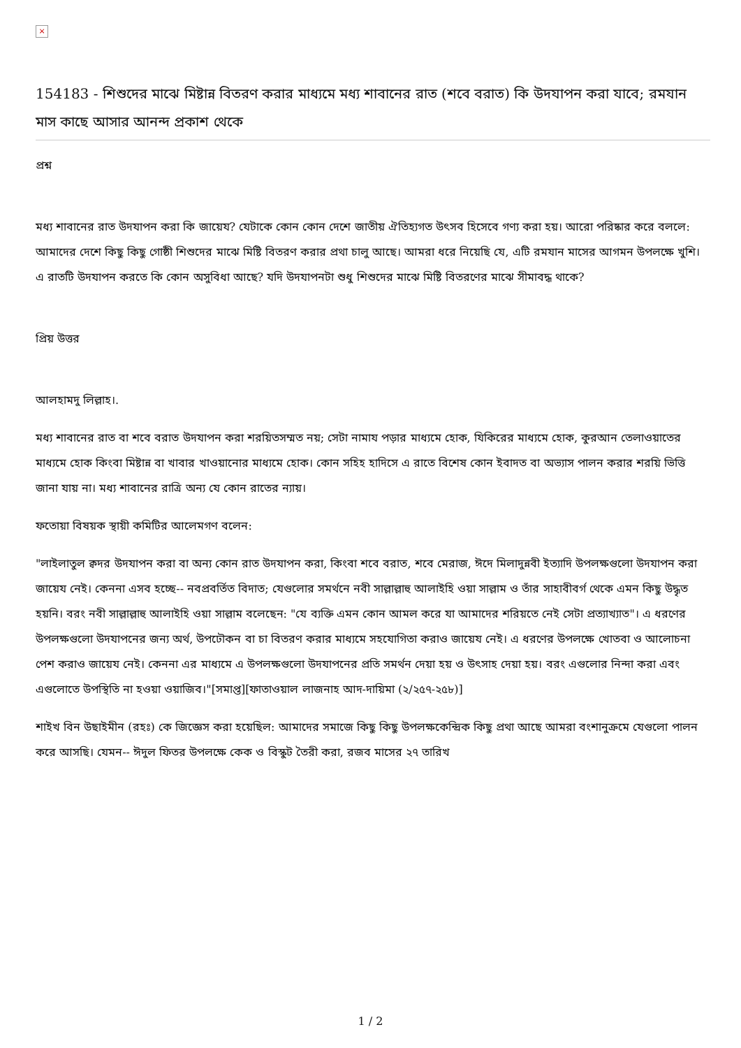×
154183 - শিশুদের মাঝে মিষ্টান্ন বিতরণ করার মাধ্যমে মধ্য শাবানের রাত (শবে বরাত) কি উদযাপন করা যাবে; রমযান মাস কাছে আসার আনন্দ প্রকাশ থেকে
প্রশ্ন
মধ্য শাবানের রাত উদযাপন করা কি জায়েয? যেটাকে কোন কোন দেশে জাতীয় ঐতিহ্যগত উৎসব হিসেবে গণ্য করা হয়। আরো পরিষ্কার করে বললে: আমাদের দেশে কিছু কিছু গোষ্ঠী শিশুদের মাঝে মিষ্টি বিতরণ করার প্রথা চালু আছে। আমরা ধরে নিয়েছি যে, এটি রমযান মাসের আগমন উপলক্ষে খুশি। এ রাতটি উদযাপন করতে কি কোন অসুবিধা আছে? যদি উদযাপনটা শুধু শিশুদের মাঝে মিষ্টি বিতরণের মাঝে সীমাবদ্ধ থাকে?
প্রিয় উত্তর
আলহামদু লিল্লাহ।.
মধ্য শাবানের রাত বা শবে বরাত উদযাপন করা শরয়িতসম্মত নয়; সেটা নামায পড়ার মাধ্যমে হোক, যিকিরের মাধ্যমে হোক, কুরআন তেলাওয়াতের মাধ্যমে হোক কিংবা মিষ্টান্ন বা খাবার খাওয়ানোর মাধ্যমে হোক। কোন সহিহ হাদিসে এ রাতে বিশেষ কোন ইবাদত বা অভ্যাস পালন করার শরয়ি ভিত্তি জানা যায় না। মধ্য শাবানের রাত্রি অন্য যে কোন রাতের ন্যায়।
ফতোয়া বিষয়ক স্থায়ী কমিটির আলেমগণ বলেন:
"লাইলাতুল ক্বদর উদযাপন করা বা অন্য কোন রাত উদযাপন করা, কিংবা শবে বরাত, শবে মেরাজ, ঈদে মিলাদুন্নবী ইত্যাদি উপলক্ষগুলো উদযাপন করা জায়েয নেই। কেননা এসব হচ্ছে-- নবপ্রবর্তিত বিদাত; যেগুলোর সমর্থনে নবী সাল্লাল্লাহু আলাইহি ওয়া সাল্লাম ও তাঁর সাহাবীবর্গ থেকে এমন কিছু উদ্ধৃত হয়নি। বরং নবী সাল্লাল্লাহু আলাইহি ওয়া সাল্লাম বলেছেন: "যে ব্যক্তি এমন কোন আমল করে যা আমাদের শরিয়তে নেই সেটা প্রত্যাখ্যাত"। এ ধরণের উপলক্ষগুলো উদযাপনের জন্য অর্থ, উপঢৌকন বা চা বিতরণ করার মাধ্যমে সহযোগিতা করাও জায়েয নেই। এ ধরণের উপলক্ষে খোতবা ও আলোচনা পেশ করাও জায়েয নেই। কেননা এর মাধ্যমে এ উপলক্ষগুলো উদযাপনের প্রতি সমর্থন দেয়া হয় ও উৎসাহ দেয়া হয়। বরং এগুলোর নিন্দা করা এবং এগুলোতে উপস্থিতি না হওয়া ওয়াজিব।"[সমাপ্ত][ফাতাওয়াল লাজনাহ আদ-দায়িমা (২/২৫৭-২৫৮)]
শাইখ বিন উছাইমীন (রহঃ) কে জিজ্ঞেস করা হয়েছিল: আমাদের সমাজে কিছু কিছু উপলক্ষকেন্দ্রিক কিছু প্রথা আছে আমরা বংশানুক্রমে যেগুলো পালন করে আসছি। যেমন-- ঈদুল ফিতর উপলক্ষে কেক ও বিস্কুট তৈরী করা, রজব মাসের ২৭ তারিখ
1 / 2